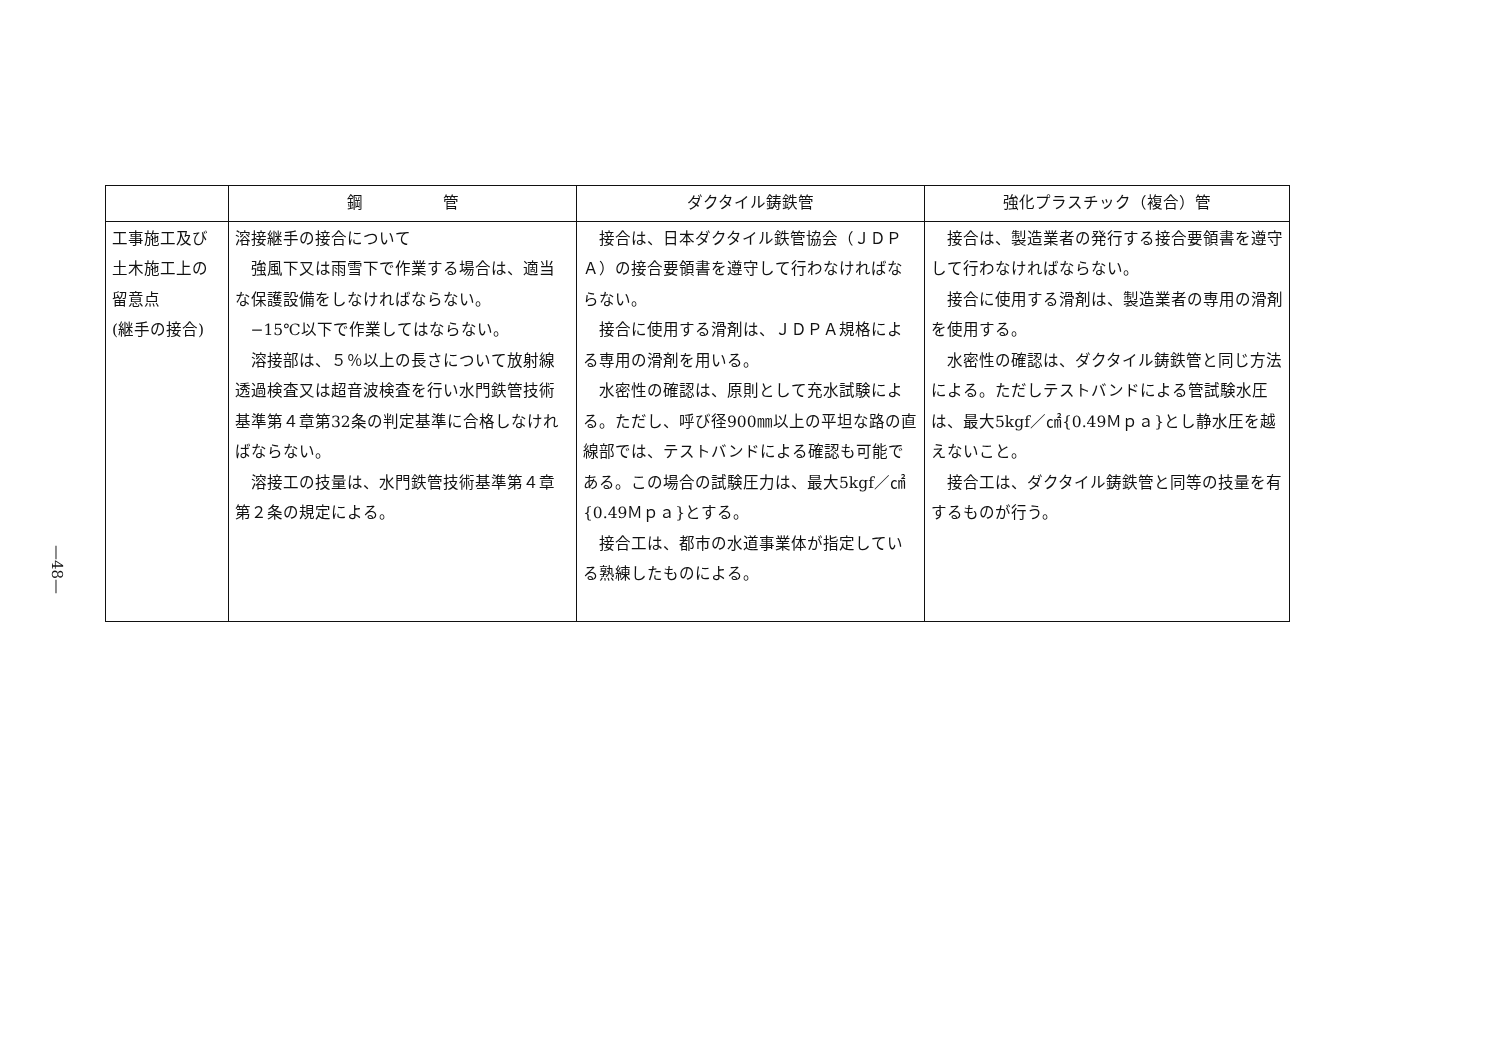—48—
| | 鋼 管 | ダクタイル鋳鉄管 | 強化プラスチック（複合）管 |
| --- | --- | --- | --- |
| 工事施工及び 土木施工上の 留意点 (継手の接合) | 溶接継手の接合について 強風下又は雨雪下で作業する場合は、適当な保護設備をしなければならない。 −15℃以下で作業してはならない。 溶接部は、５％以上の長さについて放射線透過検査又は超音波検査を行い水門鉄管技術基準第４章第32条の判定基準に合格しなければならない。 溶接工の技量は、水門鉄管技術基準第４章第２条の規定による。 | 接合は、日本ダクタイル鉄管協会（ＪＤＰＡ）の接合要領書を遵守して行わなければならない。 接合に使用する滑剤は、ＪＤＰＡ規格による専用の滑剤を用いる。 水密性の確認は、原則として充水試験による。ただし、呼び径900㎜以上の平坦な路の直線部では、テストバンドによる確認も可能である。この場合の試験圧力は、最大5kgf／㎠ {0.49Ｍｐａ}とする。 接合工は、都市の水道事業体が指定している熟練したものによる。 | 接合は、製造業者の発行する接合要領書を遵守して行わなければならない。 接合に使用する滑剤は、製造業者の専用の滑剤を使用する。 水密性の確認は、ダクタイル鋳鉄管と同じ方法による。ただしテストバンドによる管試験水圧は、最大5kgf／㎠{0.49Ｍｐａ}とし静水圧を越えないこと。 接合工は、ダクタイル鋳鉄管と同等の技量を有するものが行う。 |